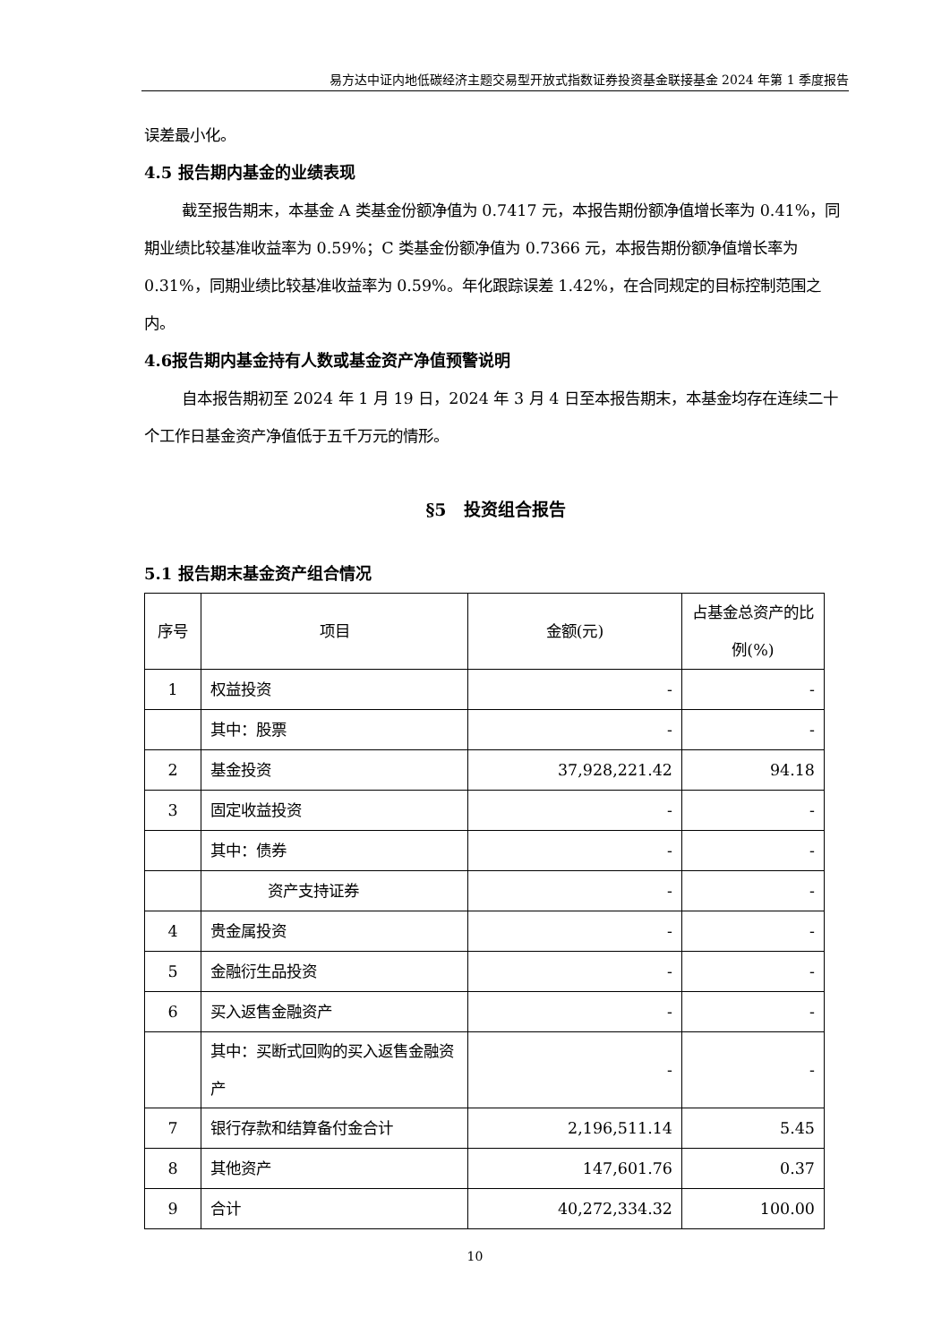易方达中证内地低碳经济主题交易型开放式指数证券投资基金联接基金 2024 年第 1 季度报告
误差最小化。
4.5 报告期内基金的业绩表现
截至报告期末，本基金 A 类基金份额净值为 0.7417 元，本报告期份额净值增长率为 0.41%，同期业绩比较基准收益率为 0.59%；C 类基金份额净值为 0.7366 元，本报告期份额净值增长率为 0.31%，同期业绩比较基准收益率为 0.59%。年化跟踪误差 1.42%，在合同规定的目标控制范围之内。
4.6报告期内基金持有人数或基金资产净值预警说明
自本报告期初至 2024 年 1 月 19 日，2024 年 3 月 4 日至本报告期末，本基金均存在连续二十个工作日基金资产净值低于五千万元的情形。
§5　投资组合报告
5.1 报告期末基金资产组合情况
| 序号 | 项目 | 金额(元) | 占基金总资产的比例(%) |
| --- | --- | --- | --- |
| 1 | 权益投资 | - | - |
| | 其中：股票 | - | - |
| 2 | 基金投资 | 37,928,221.42 | 94.18 |
| 3 | 固定收益投资 | - | - |
| | 其中：债券 | - | - |
| | 资产支持证券 | - | - |
| 4 | 贵金属投资 | - | - |
| 5 | 金融衍生品投资 | - | - |
| 6 | 买入返售金融资产 | - | - |
| | 其中：买断式回购的买入返售金融资产 | - | - |
| 7 | 银行存款和结算备付金合计 | 2,196,511.14 | 5.45 |
| 8 | 其他资产 | 147,601.76 | 0.37 |
| 9 | 合计 | 40,272,334.32 | 100.00 |
10